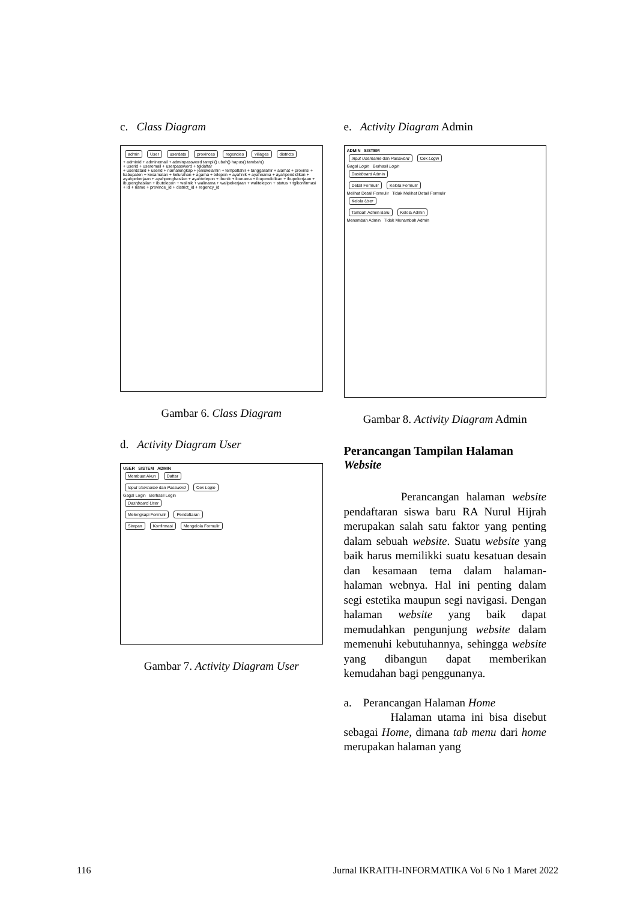c. Class Diagram
admin User userdata provinces regencies villages districts
+ adminid + adminemail + adminpassword tampil() ubah() hapus() tambah()
+ userid + useremail + userpassword + tgldaftar
+ userdataid + userid + namalengkap + jeniskelamin + tempatlahir + tanggallahir + alamat + provinsi + kabupaten + kecamatan + kelurahan + agama + telepon + ayahnik + ayahnama + ayahpendidikan + ayahpekerjaan + ayahpenghasilan + ayahtelepon + ibunik + ibunama + ibupendidikan + ibupekerjaan + ibupenghasilan + ibutelepon + walinik + walinama + walipekerjaan + walitelepon + status + tglkonfirmasi
+ id + name + province_id + district_id + regency_id
Gambar 6. Class Diagram
d. Activity Diagram User
USER SISTEM ADMIN
Membuat Akun Daftar
Input Username dan Password Cek Login
Gagal Login Berhasil Login
Dashboard User
Melengkapi Formulir Pendaftaran
Simpan Konfirmasi Mengelola Formulir
Gambar 7. Activity Diagram User
e. Activity Diagram Admin
ADMIN SISTEM
Input Username dan Password Cek Login
Gagal Login Berhasil Login
Dashboard Admin
Detail Formulir Kelola Formulir
Melihat Detail Formulir Tidak Melihat Detail Formulir
Kelola User
Tambah Admin Baru Kelola Admin
Menambah Admin Tidak Menambah Admin
Gambar 8. Activity Diagram Admin
Perancangan Tampilan Halaman Website
Perancangan halaman website pendaftaran siswa baru RA Nurul Hijrah merupakan salah satu faktor yang penting dalam sebuah website. Suatu website yang baik harus memilikki suatu kesatuan desain dan kesamaan tema dalam halaman-halaman webnya. Hal ini penting dalam segi estetika maupun segi navigasi. Dengan halaman website yang baik dapat memudahkan pengunjung website dalam memenuhi kebutuhannya, sehingga website yang dibangun dapat memberikan kemudahan bagi penggunanya.
a. Perancangan Halaman Home
Halaman utama ini bisa disebut sebagai Home, dimana tab menu dari home merupakan halaman yang
116 Jurnal IKRAITH-INFORMATIKA Vol 6 No 1 Maret 2022